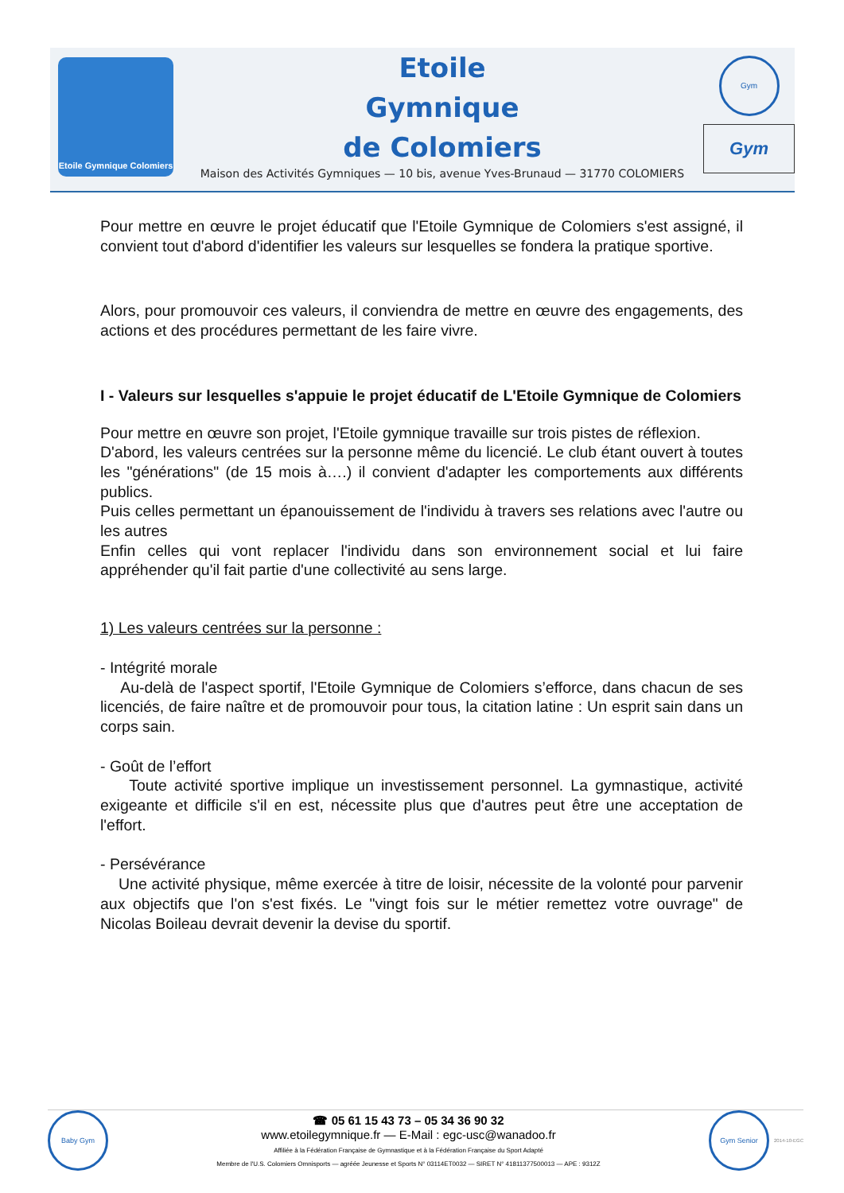Etoile Gymnique Colomiers
Etoile
Gymnique
de Colomiers
Maison des Activités Gymniques — 10 bis, avenue Yves-Brunaud — 31770 COLOMIERS
Gym
Gym
Pour mettre en œuvre le projet éducatif que l'Etoile Gymnique de Colomiers s'est assigné, il convient tout d'abord d'identifier les valeurs sur lesquelles se fondera la pratique sportive.
Alors, pour promouvoir ces valeurs, il conviendra de mettre en œuvre des engagements, des actions et des procédures permettant de les faire vivre.
I - Valeurs sur lesquelles s'appuie le projet éducatif de L'Etoile Gymnique de Colomiers
Pour mettre en œuvre son projet, l'Etoile gymnique travaille sur trois pistes de réflexion.
D'abord, les valeurs centrées sur la personne même du licencié. Le club étant ouvert à toutes les "générations" (de 15 mois à….) il convient d'adapter les comportements aux différents publics.
Puis celles permettant un épanouissement de l'individu à travers ses relations avec l'autre ou les autres
Enfin celles qui vont replacer l'individu dans son environnement social et lui faire appréhender qu'il fait partie d'une collectivité au sens large.
1) Les valeurs centrées sur la personne :
- Intégrité morale
Au-delà de l'aspect sportif, l'Etoile Gymnique de Colomiers s’efforce, dans chacun de ses licenciés, de faire naître et de promouvoir pour tous, la citation latine : Un esprit sain dans un corps sain.
- Goût de l’effort
Toute activité sportive implique un investissement personnel. La gymnastique, activité exigeante et difficile s'il en est, nécessite plus que d'autres peut être une acceptation de l'effort.
- Persévérance
Une activité physique, même exercée à titre de loisir, nécessite de la volonté pour parvenir aux objectifs que l'on s'est fixés. Le "vingt fois sur le métier remettez votre ouvrage" de Nicolas Boileau devrait devenir la devise du sportif.
Baby Gym
☎ 05 61 15 43 73 – 05 34 36 90 32
www.etoilegymnique.fr — E-Mail : egc-usc@wanadoo.fr
Affiliée à la Fédération Française de Gymnastique et à la Fédération Française du Sport Adapté
Membre de l'U.S. Colomiers Omnisports — agréée Jeunesse et Sports N° 03114ET0032 — SIRET N° 41811377500013 — APE : 9312Z
Gym Senior
2014-10-EGC